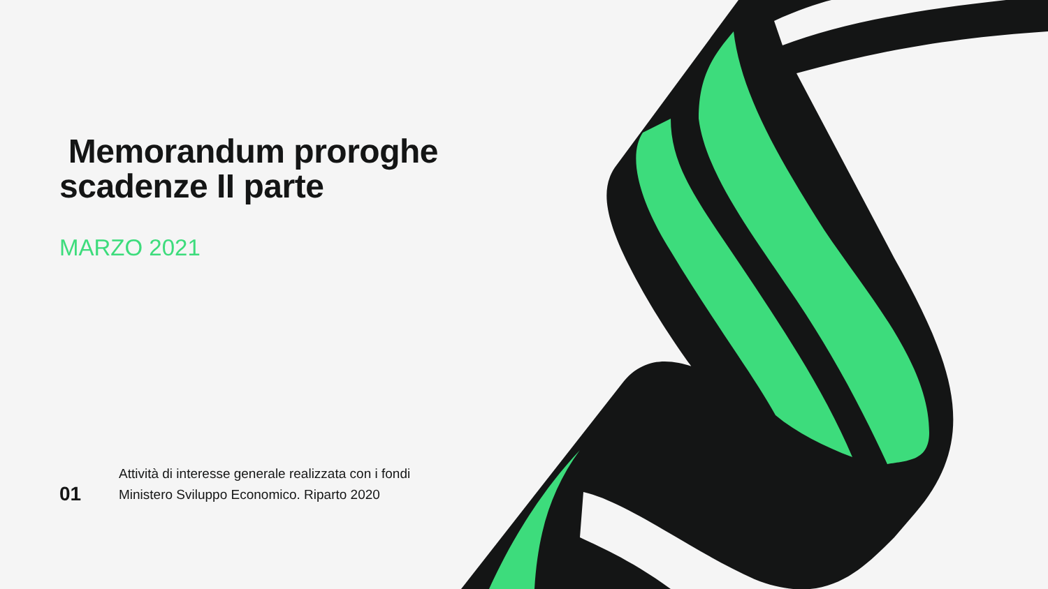Memorandum proroghe scadenze II parte
MARZO 2021
01
Attività di interesse generale realizzata con i fondi Ministero Sviluppo Economico. Riparto 2020